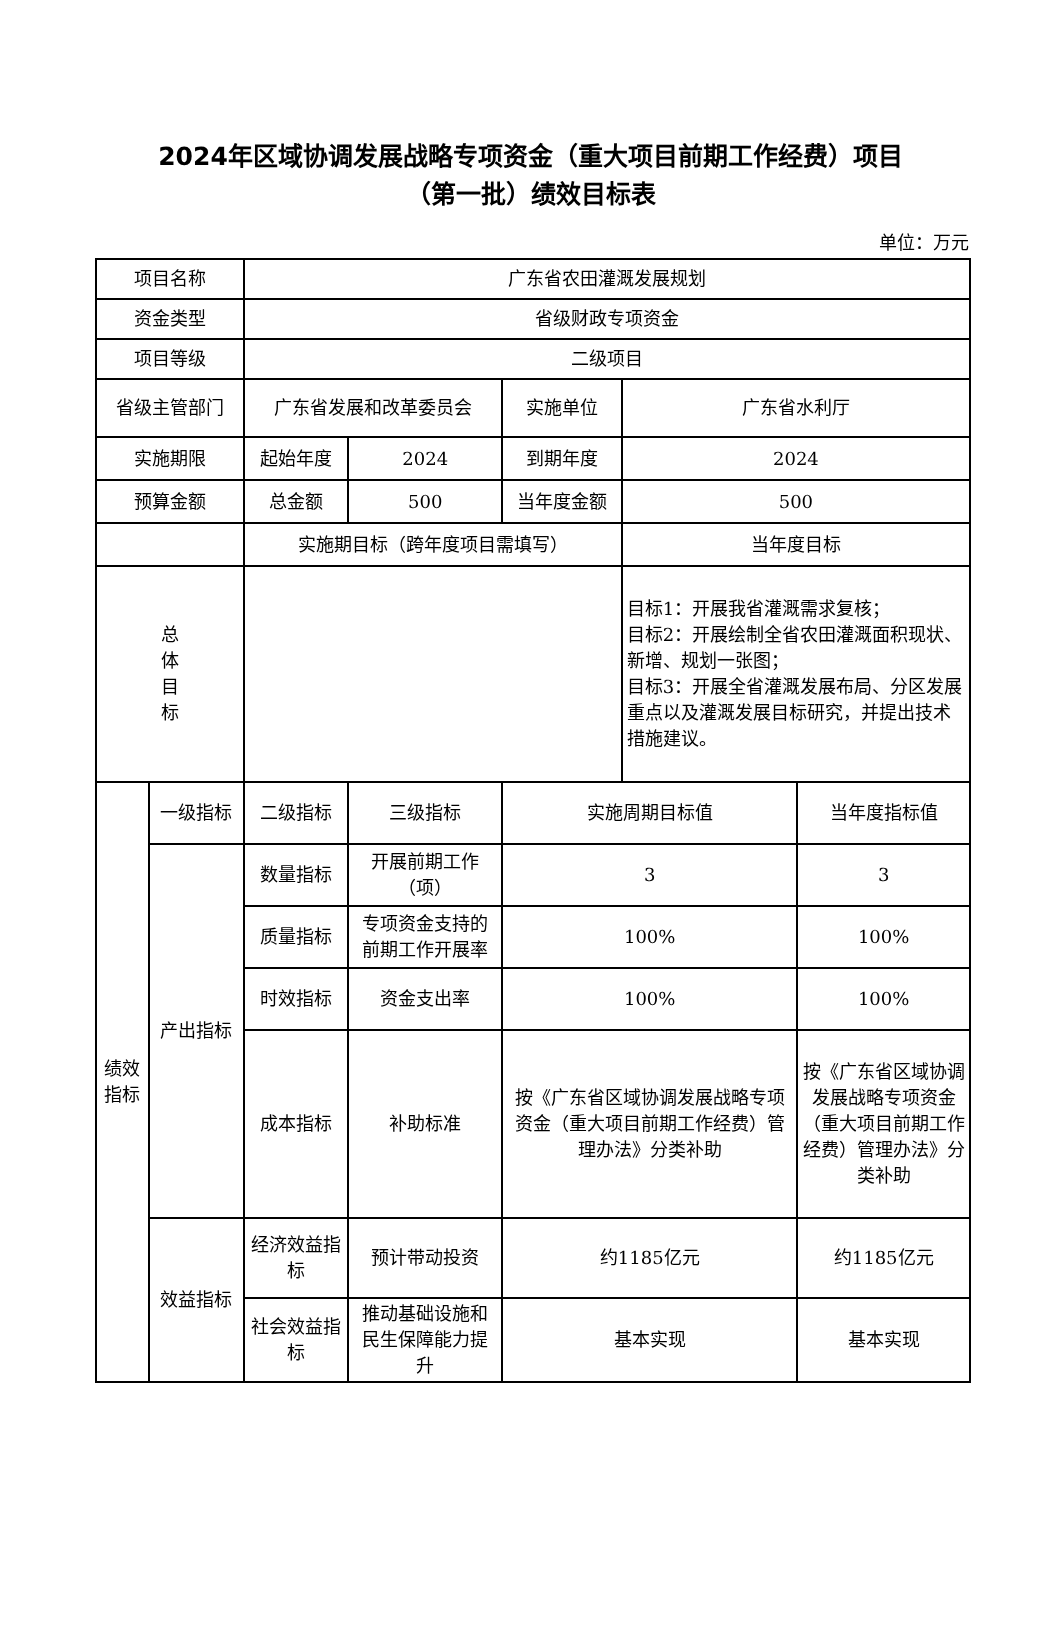2024年区域协调发展战略专项资金（重大项目前期工作经费）项目
（第一批）绩效目标表
单位：万元
| 项目名称 | | 广东省农田灌溉发展规划 | | | | |
| 资金类型 | | 省级财政专项资金 | | | | |
| 项目等级 | | 二级项目 | | | | |
| 省级主管部门 | | 广东省发展和改革委员会 | | 实施单位 | 广东省水利厅 | |
| 实施期限 | | 起始年度 | 2024 | 到期年度 | 2024 | |
| 预算金额 | | 总金额 | 500 | 当年度金额 | 500 | |
| | | 实施期目标（跨年度项目需填写） | | | 当年度目标 | |
| 总 体 目 标 | | | | | 目标1：开展我省灌溉需求复核； 目标2：开展绘制全省农田灌溉面积现状、新增、规划一张图； 目标3：开展全省灌溉发展布局、分区发展重点以及灌溉发展目标研究，并提出技术措施建议。 | |
| 绩效 指标 | 一级指标 | 二级指标 | 三级指标 | 实施周期目标值 | | 当年度指标值 |
| | 产出指标 | 数量指标 | 开展前期工作（项） | 3 | | 3 |
| | | 质量指标 | 专项资金支持的前期工作开展率 | 100% | | 100% |
| | | 时效指标 | 资金支出率 | 100% | | 100% |
| | | 成本指标 | 补助标准 | 按《广东省区域协调发展战略专项资金（重大项目前期工作经费）管理办法》分类补助 | | 按《广东省区域协调发展战略专项资金（重大项目前期工作经费）管理办法》分类补助 |
| | 效益指标 | 经济效益指标 | 预计带动投资 | 约1185亿元 | | 约1185亿元 |
| | | 社会效益指标 | 推动基础设施和民生保障能力提升 | 基本实现 | | 基本实现 |